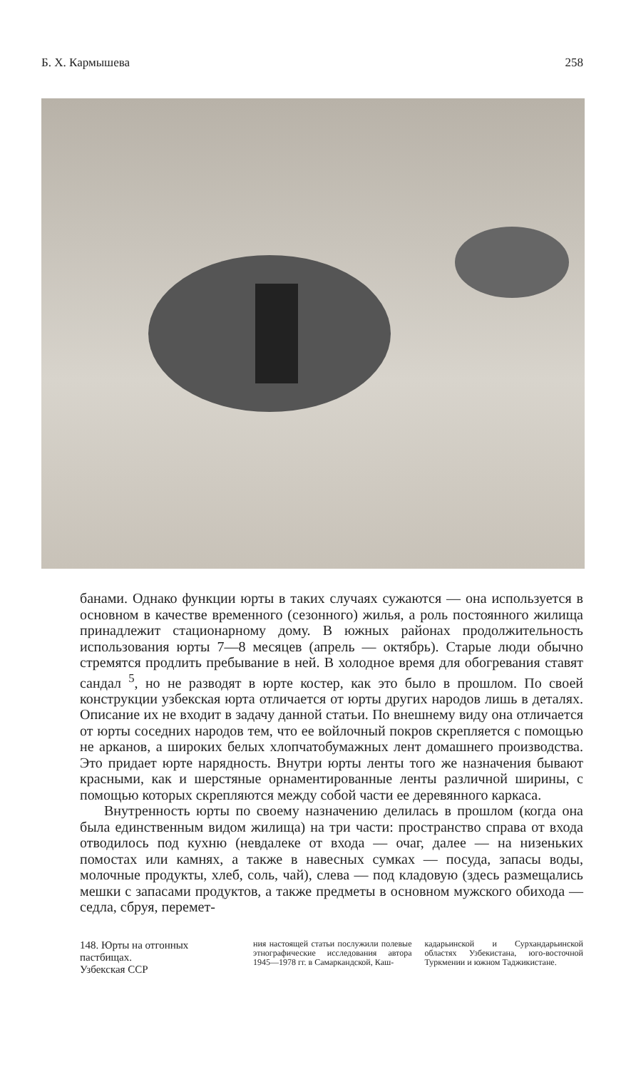Б. Х. Кармышева 258
банами. Однако функции юрты в таких случаях сужаются — она используется в основном в качестве временного (сезонного) жилья, а роль постоянного жилища принадлежит стационарному дому. В южных районах продолжительность использования юрты 7—8 месяцев (апрель — октябрь). Старые люди обычно стремятся продлить пребывание в ней. В холодное время для обогревания ставят сандал <sup>5</sup>, но не разводят в юрте костер, как это было в прошлом. По своей конструкции узбекская юрта отличается от юрты других народов лишь в деталях. Описание их не входит в задачу данной статьи. По внешнему виду она отличается от юрты соседних народов тем, что ее войлочный покров скрепляется с помощью не арканов, а широких белых хлопчатобумажных лент домашнего производства. Это придает юрте нарядность. Внутри юрты ленты того же назначения бывают красными, как и шерстяные орнаментированные ленты различной ширины, с помощью которых скрепляются между собой части ее деревянного каркаса.
Внутренность юрты по своему назначению делилась в прошлом (когда она была единственным видом жилища) на три части: пространство справа от входа отводилось под кухню (невдалеке от входа — очаг, далее — на низеньких помостах или камнях, а также в навесных сумках — посуда, запасы воды, молочные продукты, хлеб, соль, чай), слева — под кладовую (здесь размещались мешки с запасами продуктов, а также предметы в основном мужского обихода — седла, сбруя, перемет-
148. Юрты на отгонных пастбищах.
Узбекская ССР
ния настоящей статьи послужили полевые этнографические исследования автора 1945—1978 гг. в Самаркандской, Каш-
кадарьинской и Сурхандарьинской областях Узбекистана, юго-восточной Туркмении и южном Таджикистане.